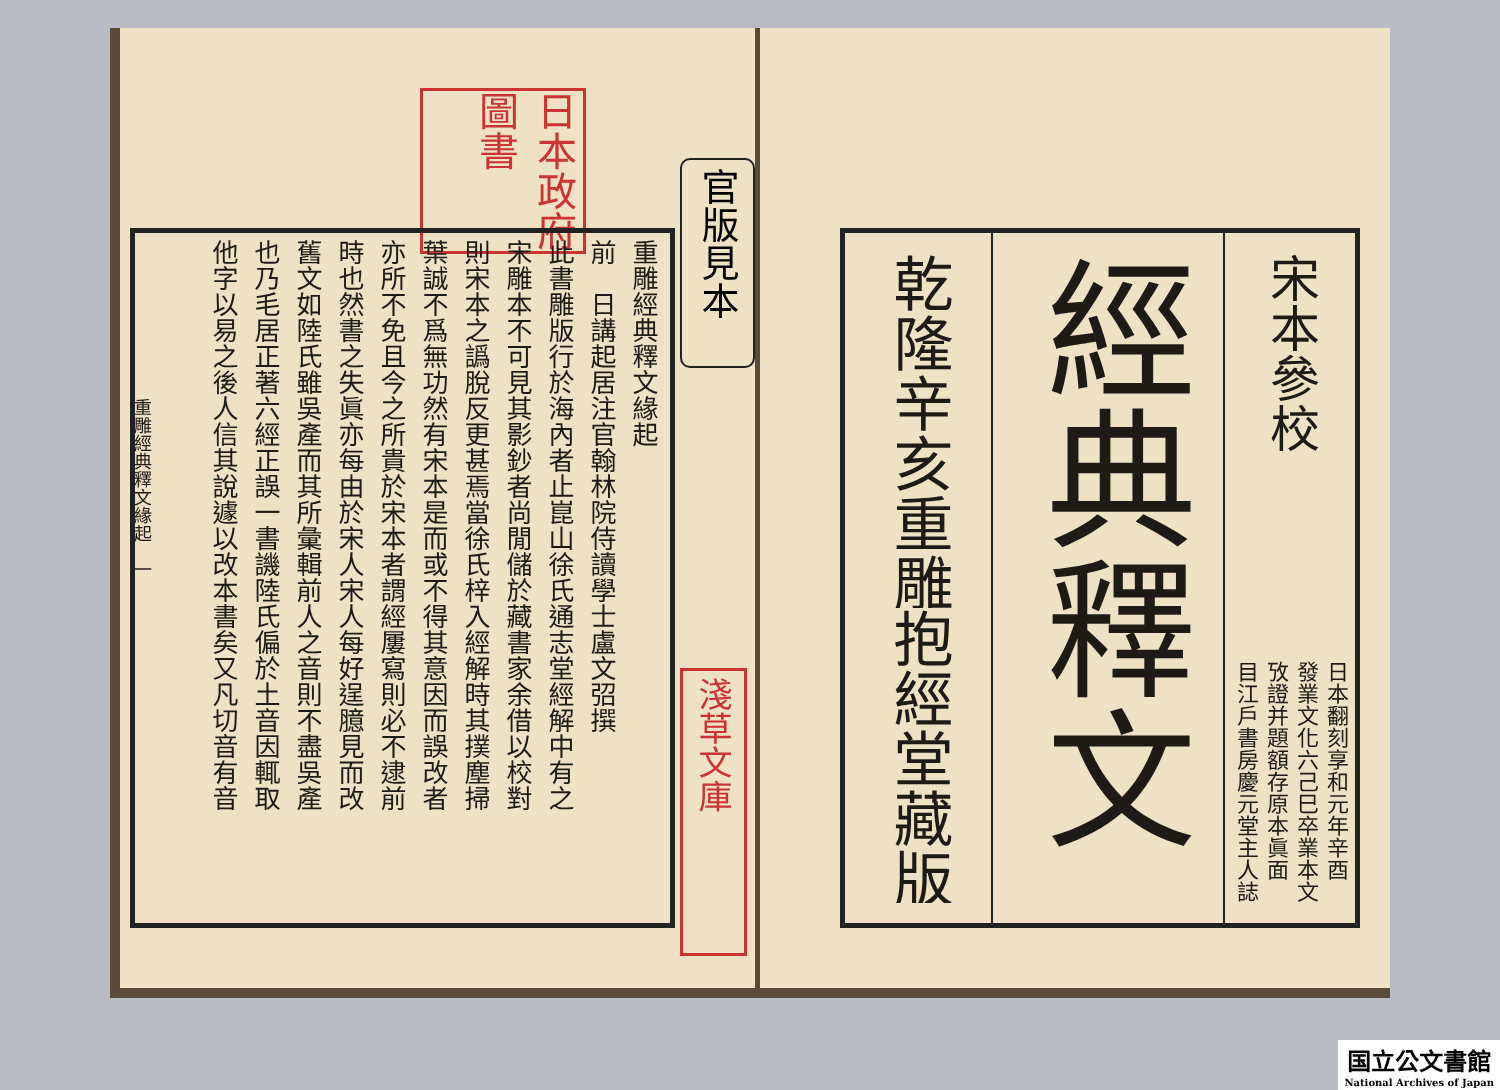官版見本
日本政府圖書
淺草文庫
重雕經典釋文緣起
前　日講起居注官翰林院侍讀學士盧文弨撰
此書雕版行於海內者止崑山徐氏通志堂經解中有之
宋雕本不可見其影鈔者尚閒儲於藏書家余借以校對
則宋本之譌脫反更甚焉當徐氏梓入經解時其撲塵掃
葉誠不爲無功然有宋本是而或不得其意因而誤改者
亦所不免且今之所貴於宋本者謂經屢寫則必不逮前
時也然書之失眞亦每由於宋人宋人每好逞臆見而改
舊文如陸氏雖吳產而其所彙輯前人之音則不盡吳產
也乃毛居正著六經正誤一書譏陸氏偏於土音因輒取
他字以易之後人信其說遽以改本書矣又凡切音有音
重雕經典釋文緣起　一
宋本參校
日本翻刻享和元年辛酉
發業文化六己巳卒業本文
攷證并題額存原本眞面
目江戸書房慶元堂主人誌
經典釋文
乾隆辛亥重雕
抱經堂藏版
国立公文書館
National Archives of Japan